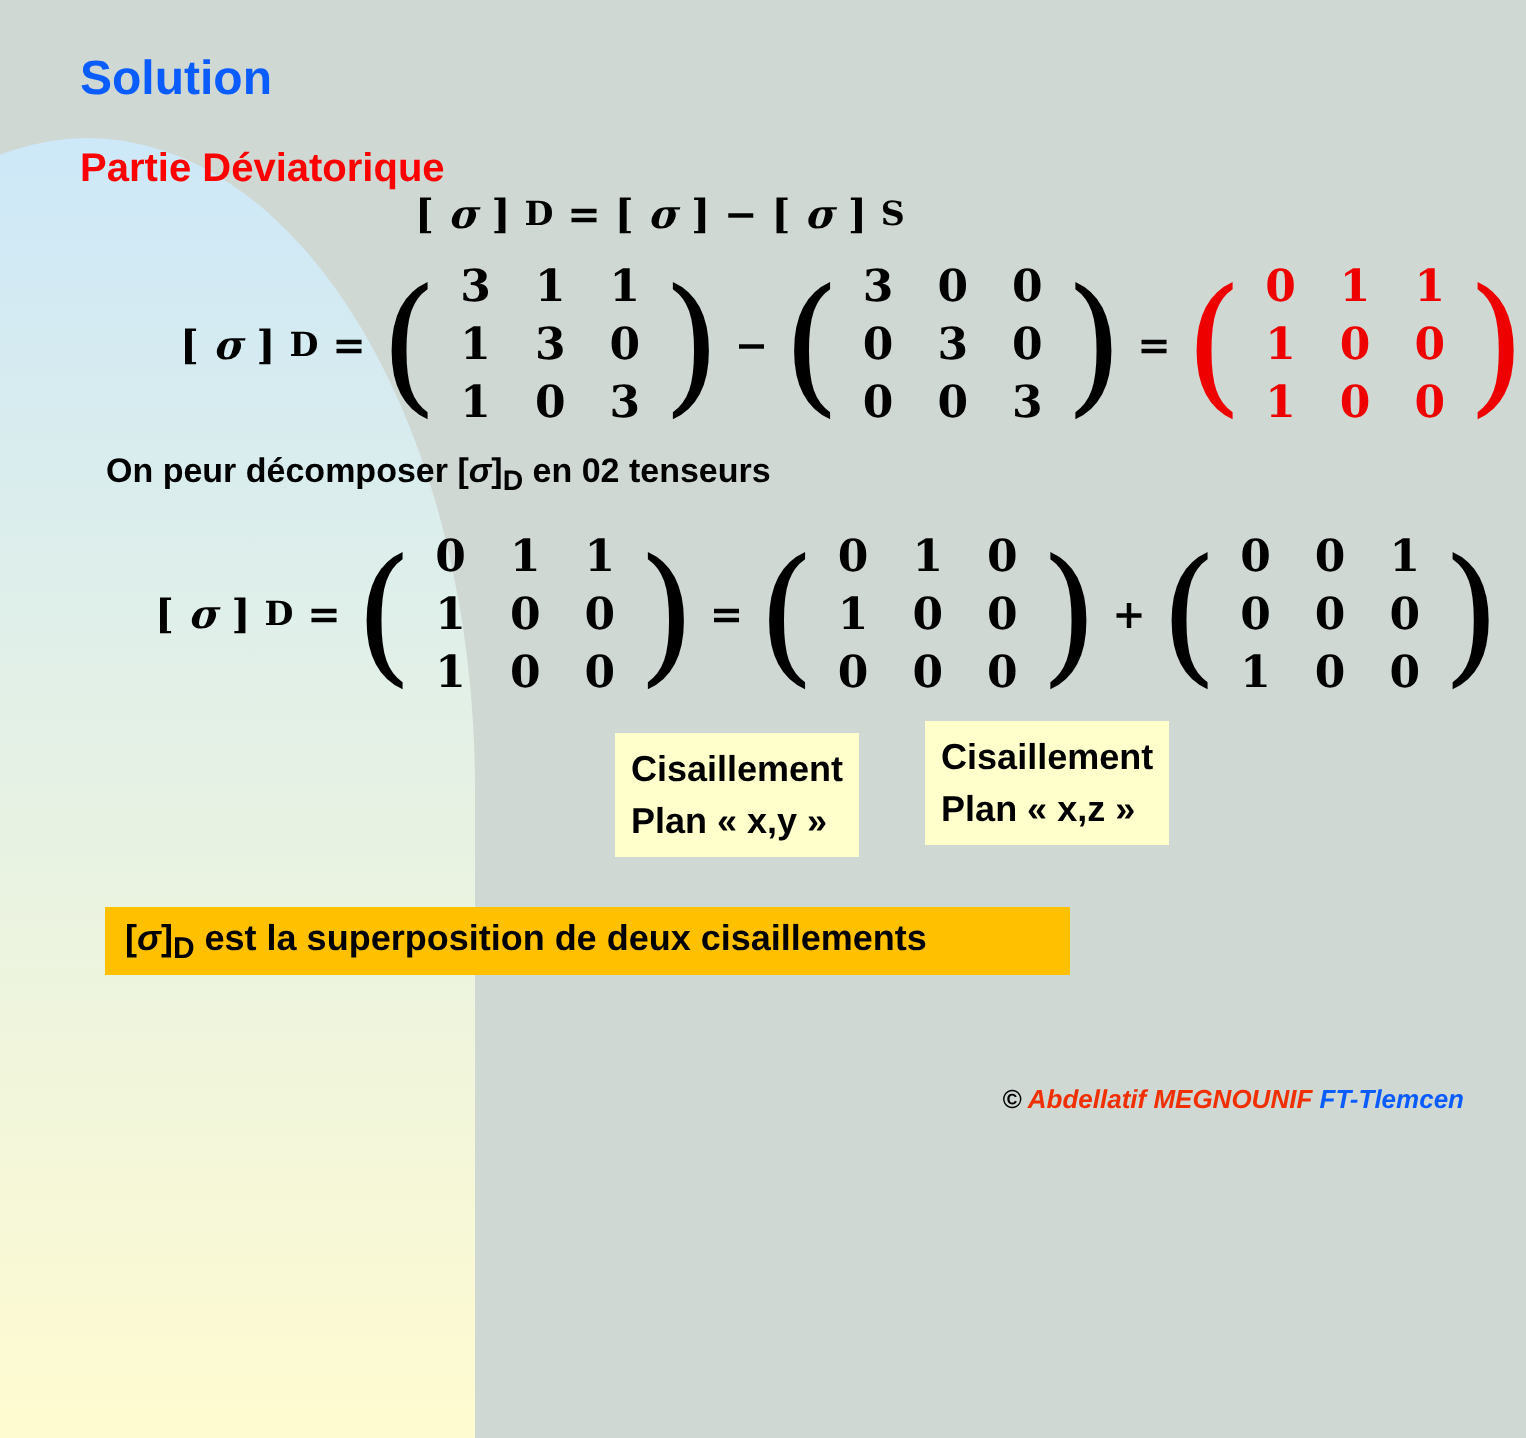Solution
Partie Déviatorique
[σ]<sub>D</sub> = [σ] − [σ]<sub>S</sub>
[σ]<sub>D</sub> = (
| 3 | 1 | 1 |
| 1 | 3 | 0 |
| 1 | 0 | 3 |
) − (
| 3 | 0 | 0 |
| 0 | 3 | 0 |
| 0 | 0 | 3 |
) = (
| 0 | 1 | 1 |
| 1 | 0 | 0 |
| 1 | 0 | 0 |
)
On peur décomposer [σ]<sub>D</sub> en 02 tenseurs
[σ]<sub>D</sub> = (
| 0 | 1 | 1 |
| 1 | 0 | 0 |
| 1 | 0 | 0 |
) = (
| 0 | 1 | 0 |
| 1 | 0 | 0 |
| 0 | 0 | 0 |
) + (
| 0 | 0 | 1 |
| 0 | 0 | 0 |
| 1 | 0 | 0 |
)
Cisaillement
Plan « x,y »
Cisaillement
Plan « x,z »
[σ]<sub>D</sub> est la superposition de deux cisaillements
© Abdellatif MEGNOUNIF FT-Tlemcen